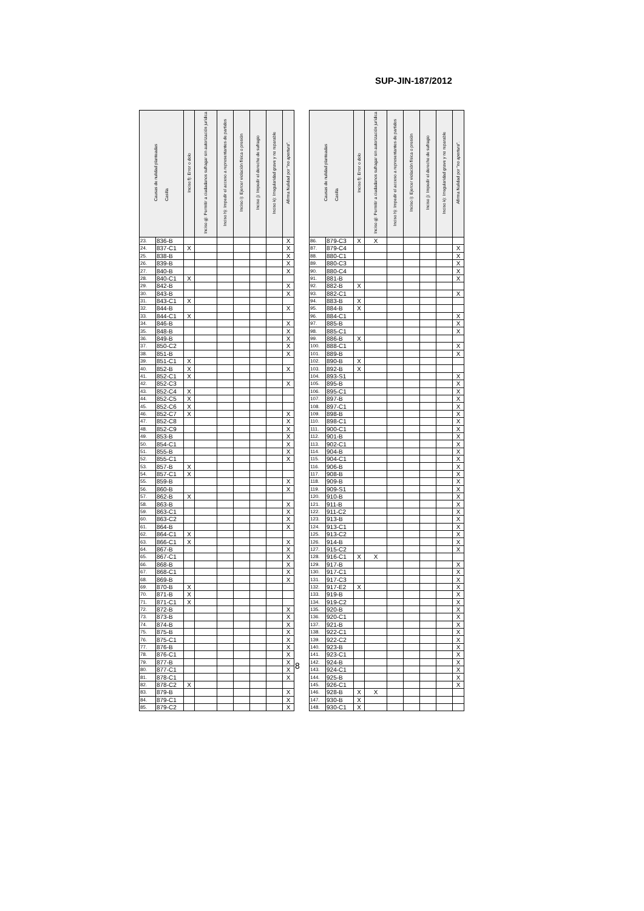SUP-JIN-187/2012
| Causas de nulidad planteadas Casilla | | Inciso f): Error o dolo | Inciso g): Permitir a ciudadanos sufragar sin autorización jurídica | Inciso h): Impedir el acceso a representantes de partidos | Inciso i): Ejercer violación física o presión | Inciso j): Impedir el derecho de sufragio | Inciso k): Irregularidad grave y no reparable | Afirma Nulidad por " no apertura ". |
| --- | --- | --- | --- | --- | --- | --- | --- | --- |
| 23. | 836-B | | | | | | | X |
| 24. | 837-C1 | X | | | | | | X |
| 25. | 838-B | | | | | | | X |
| 26. | 839-B | | | | | | | X |
| 27. | 840-B | | | | | | | X |
| 28. | 840-C1 | X | | | | | | |
| 29. | 842-B | | | | | | | X |
| 30. | 843-B | | | | | | | X |
| 31. | 843-C1 | X | | | | | | |
| 32. | 844-B | | | | | | | X |
| 33. | 844-C1 | X | | | | | | |
| 34. | 846-B | | | | | | | X |
| 35. | 848-B | | | | | | | X |
| 36. | 849-B | | | | | | | X |
| 37. | 850-C2 | | | | | | | X |
| 38. | 851-B | | | | | | | X |
| 39. | 851-C1 | X | | | | | | |
| 40. | 852-B | X | | | | | | X |
| 41. | 852-C1 | X | | | | | | |
| 42. | 852-C3 | | | | | | | X |
| 43. | 852-C4 | X | | | | | | |
| 44. | 852-C5 | X | | | | | | |
| 45. | 852-C6 | X | | | | | | |
| 46. | 852-C7 | X | | | | | | X |
| 47. | 852-C8 | | | | | | | X |
| 48. | 852-C9 | | | | | | | X |
| 49. | 853-B | | | | | | | X |
| 50. | 854-C1 | | | | | | | X |
| 51. | 855-B | | | | | | | X |
| 52. | 855-C1 | | | | | | | X |
| 53. | 857-B | X | | | | | | |
| 54. | 857-C1 | X | | | | | | |
| 55. | 859-B | | | | | | | X |
| 56. | 860-B | | | | | | | X |
| 57. | 862-B | X | | | | | | |
| 58. | 863-B | | | | | | | X |
| 59. | 863-C1 | | | | | | | X |
| 60. | 863-C2 | | | | | | | X |
| 61. | 864-B | | | | | | | X |
| 62. | 864-C1 | X | | | | | | |
| 63. | 866-C1 | X | | | | | | X |
| 64. | 867-B | | | | | | | X |
| 65. | 867-C1 | | | | | | | X |
| 66. | 868-B | | | | | | | X |
| 67. | 868-C1 | | | | | | | X |
| 68. | 869-B | | | | | | | X |
| 69. | 870-B | X | | | | | | |
| 70. | 871-B | X | | | | | | |
| 71. | 871-C1 | X | | | | | | |
| 72. | 872-B | | | | | | | X |
| 73. | 873-B | | | | | | | X |
| 74. | 874-B | | | | | | | X |
| 75. | 875-B | | | | | | | X |
| 76. | 875-C1 | | | | | | | X |
| 77. | 876-B | | | | | | | X |
| 78. | 876-C1 | | | | | | | X |
| 79. | 877-B | | | | | | | X |
| 80. | 877-C1 | | | | | | | X |
| 81. | 878-C1 | | | | | | | X |
| 82. | 878-C2 | X | | | | | | |
| 83. | 879-B | | | | | | | X |
| 84. | 879-C1 | | | | | | | X |
| 85. | 879-C2 | | | | | | | X |
| Causas de nulidad planteadas Casilla | | Inciso f): Error o dolo | Inciso g): Permitir a ciudadanos sufragar sin autorización jurídica | Inciso h): Impedir el acceso a representantes de partidos | Inciso i): Ejercer violación física o presión | Inciso j): Impedir el derecho de sufragio | Inciso k): Irregularidad grave y no reparable | Afirma Nulidad por " no apertura ". |
| --- | --- | --- | --- | --- | --- | --- | --- | --- |
| 86. | 879-C3 | X | X | | | | | |
| 87. | 879-C4 | | | | | | | X |
| 88. | 880-C1 | | | | | | | X |
| 89. | 880-C3 | | | | | | | X |
| 90. | 880-C4 | | | | | | | X |
| 91. | 881-B | | | | | | | X |
| 92. | 882-B | X | | | | | | |
| 93. | 882-C1 | | | | | | | X |
| 94. | 883-B | X | | | | | | |
| 95. | 884-B | X | | | | | | |
| 96. | 884-C1 | | | | | | | X |
| 97. | 885-B | | | | | | | X |
| 98. | 885-C1 | | | | | | | X |
| 99. | 886-B | X | | | | | | |
| 100. | 888-C1 | | | | | | | X |
| 101. | 889-B | | | | | | | X |
| 102. | 890-B | X | | | | | | |
| 103. | 892-B | X | | | | | | |
| 104. | 893-S1 | | | | | | | X |
| 105. | 895-B | | | | | | | X |
| 106. | 895-C1 | | | | | | | X |
| 107. | 897-B | | | | | | | X |
| 108. | 897-C1 | | | | | | | X |
| 109. | 898-B | | | | | | | X |
| 110. | 898-C1 | | | | | | | X |
| 111. | 900-C1 | | | | | | | X |
| 112. | 901-B | | | | | | | X |
| 113. | 902-C1 | | | | | | | X |
| 114. | 904-B | | | | | | | X |
| 115. | 904-C1 | | | | | | | X |
| 116. | 906-B | | | | | | | X |
| 117. | 908-B | | | | | | | X |
| 118. | 909-B | | | | | | | X |
| 119. | 909-S1 | | | | | | | X |
| 120. | 910-B | | | | | | | X |
| 121. | 911-B | | | | | | | X |
| 122. | 911-C2 | | | | | | | X |
| 123. | 913-B | | | | | | | X |
| 124. | 913-C1 | | | | | | | X |
| 125. | 913-C2 | | | | | | | X |
| 126. | 914-B | | | | | | | X |
| 127. | 915-C2 | | | | | | | X |
| 128. | 916-C1 | X | X | | | | | |
| 129. | 917-B | | | | | | | X |
| 130. | 917-C1 | | | | | | | X |
| 131. | 917-C3 | | | | | | | X |
| 132. | 917-E2 | X | | | | | | X |
| 133. | 919-B | | | | | | | X |
| 134. | 919-C2 | | | | | | | X |
| 135. | 920-B | | | | | | | X |
| 136. | 920-C1 | | | | | | | X |
| 137. | 921-B | | | | | | | X |
| 138. | 922-C1 | | | | | | | X |
| 139. | 922-C2 | | | | | | | X |
| 140. | 923-B | | | | | | | X |
| 141. | 923-C1 | | | | | | | X |
| 142. | 924-B | | | | | | | X |
| 143. | 924-C1 | | | | | | | X |
| 144. | 925-B | | | | | | | X |
| 145. | 926-C1 | | | | | | | X |
| 146. | 928-B | X | X | | | | | |
| 147. | 930-B | X | | | | | | |
| 148. | 930-C1 | X | | | | | | |
8